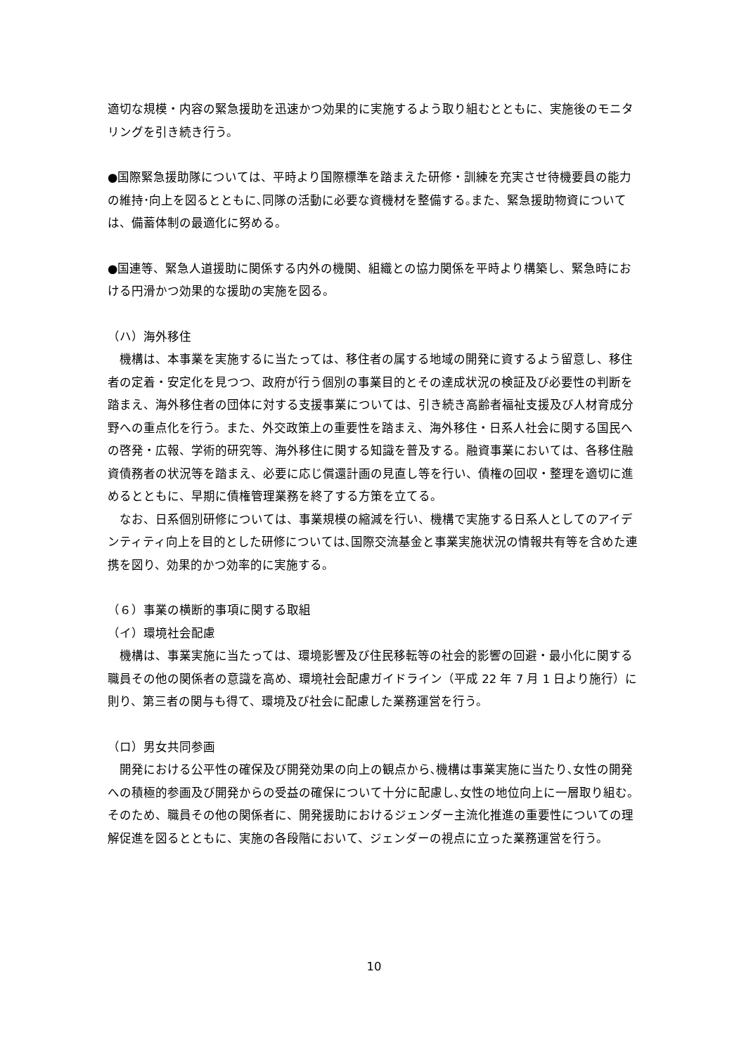適切な規模・内容の緊急援助を迅速かつ効果的に実施するよう取り組むとともに、実施後のモニタリングを引き続き行う。
●国際緊急援助隊については、平時より国際標準を踏まえた研修・訓練を充実させ待機要員の能力の維持･向上を図るとともに､同隊の活動に必要な資機材を整備する｡また、緊急援助物資については、備蓄体制の最適化に努める。
●国連等、緊急人道援助に関係する内外の機関、組織との協力関係を平時より構築し、緊急時における円滑かつ効果的な援助の実施を図る。
（ハ）海外移住
　機構は、本事業を実施するに当たっては、移住者の属する地域の開発に資するよう留意し、移住者の定着・安定化を見つつ、政府が行う個別の事業目的とその達成状況の検証及び必要性の判断を踏まえ、海外移住者の団体に対する支援事業については、引き続き高齢者福祉支援及び人材育成分野への重点化を行う。また、外交政策上の重要性を踏まえ、海外移住・日系人社会に関する国民への啓発・広報、学術的研究等、海外移住に関する知識を普及する。融資事業においては、各移住融資債務者の状況等を踏まえ、必要に応じ償還計画の見直し等を行い、債権の回収・整理を適切に進めるとともに、早期に債権管理業務を終了する方策を立てる。
　なお、日系個別研修については、事業規模の縮減を行い、機構で実施する日系人としてのアイデンティティ向上を目的とした研修については､国際交流基金と事業実施状況の情報共有等を含めた連携を図り、効果的かつ効率的に実施する。
（６）事業の横断的事項に関する取組
（イ）環境社会配慮
　機構は、事業実施に当たっては、環境影響及び住民移転等の社会的影響の回避・最小化に関する職員その他の関係者の意識を高め、環境社会配慮ガイドライン（平成 22 年 7 月 1 日より施行）に則り、第三者の関与も得て、環境及び社会に配慮した業務運営を行う。
（ロ）男女共同参画
　開発における公平性の確保及び開発効果の向上の観点から､機構は事業実施に当たり､女性の開発への積極的参画及び開発からの受益の確保について十分に配慮し､女性の地位向上に一層取り組む。そのため、職員その他の関係者に、開発援助におけるジェンダー主流化推進の重要性についての理解促進を図るとともに、実施の各段階において、ジェンダーの視点に立った業務運営を行う。
10